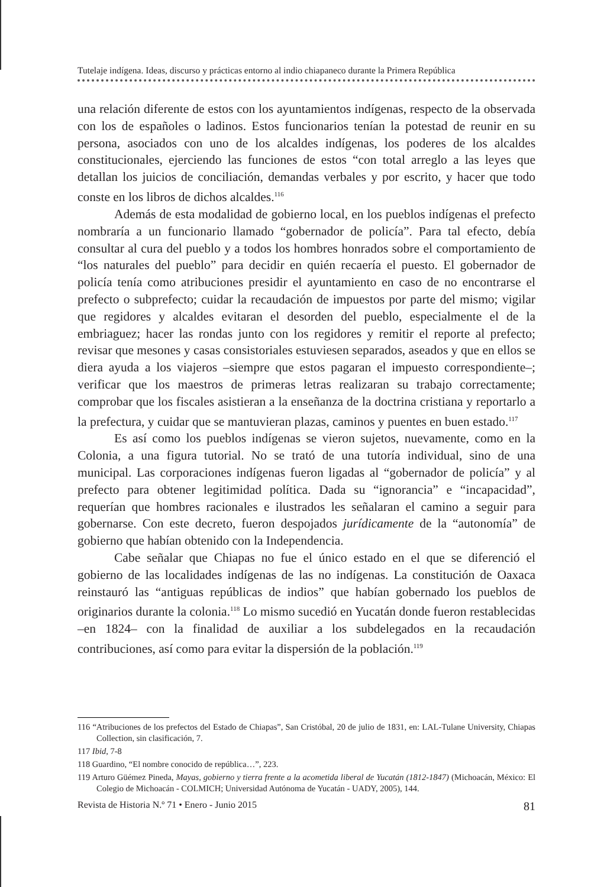Tutelaje indígena. Ideas, discurso y prácticas entorno al indio chiapaneco durante la Primera República
una relación diferente de estos con los ayuntamientos indígenas, respecto de la observada con los de españoles o ladinos. Estos funcionarios tenían la potestad de reunir en su persona, asociados con uno de los alcaldes indígenas, los poderes de los alcaldes constitucionales, ejerciendo las funciones de estos “con total arreglo a las leyes que detallan los juicios de conciliación, demandas verbales y por escrito, y hacer que todo conste en los libros de dichos alcaldes.<sup>116</sup>
Además de esta modalidad de gobierno local, en los pueblos indígenas el prefecto nombraría a un funcionario llamado “gobernador de policía”. Para tal efecto, debía consultar al cura del pueblo y a todos los hombres honrados sobre el comportamiento de “los naturales del pueblo” para decidir en quién recaería el puesto. El gobernador de policía tenía como atribuciones presidir el ayuntamiento en caso de no encontrarse el prefecto o subprefecto; cuidar la recaudación de impuestos por parte del mismo; vigilar que regidores y alcaldes evitaran el desorden del pueblo, especialmente el de la embriaguez; hacer las rondas junto con los regidores y remitir el reporte al prefecto; revisar que mesones y casas consistoriales estuviesen separados, aseados y que en ellos se diera ayuda a los viajeros –siempre que estos pagaran el impuesto correspondiente–; verificar que los maestros de primeras letras realizaran su trabajo correctamente; comprobar que los fiscales asistieran a la enseñanza de la doctrina cristiana y reportarlo a la prefectura, y cuidar que se mantuvieran plazas, caminos y puentes en buen estado.<sup>117</sup>
Es así como los pueblos indígenas se vieron sujetos, nuevamente, como en la Colonia, a una figura tutorial. No se trató de una tutoría individual, sino de una municipal. Las corporaciones indígenas fueron ligadas al “gobernador de policía” y al prefecto para obtener legitimidad política. Dada su “ignorancia” e “incapacidad”, requerían que hombres racionales e ilustrados les señalaran el camino a seguir para gobernarse. Con este decreto, fueron despojados jurídicamente de la “autonomía” de gobierno que habían obtenido con la Independencia.
Cabe señalar que Chiapas no fue el único estado en el que se diferenció el gobierno de las localidades indígenas de las no indígenas. La constitución de Oaxaca reinstauró las “antiguas repúblicas de indios” que habían gobernado los pueblos de originarios durante la colonia.<sup>118</sup> Lo mismo sucedió en Yucatán donde fueron restablecidas –en 1824– con la finalidad de auxiliar a los subdelegados en la recaudación contribuciones, así como para evitar la dispersión de la población.<sup>119</sup>
116 “Atribuciones de los prefectos del Estado de Chiapas”, San Cristóbal, 20 de julio de 1831, en: LAL-Tulane University, Chiapas Collection, sin clasificación, 7.
117 Ibid, 7-8
118 Guardino, “El nombre conocido de república…”, 223.
119 Arturo Güémez Pineda, Mayas, gobierno y tierra frente a la acometida liberal de Yucatán (1812-1847) (Michoacán, México: El Colegio de Michoacán - COLMICH; Universidad Autónoma de Yucatán - UADY, 2005), 144.
Revista de Historia N.º 71 • Enero - Junio 2015 81